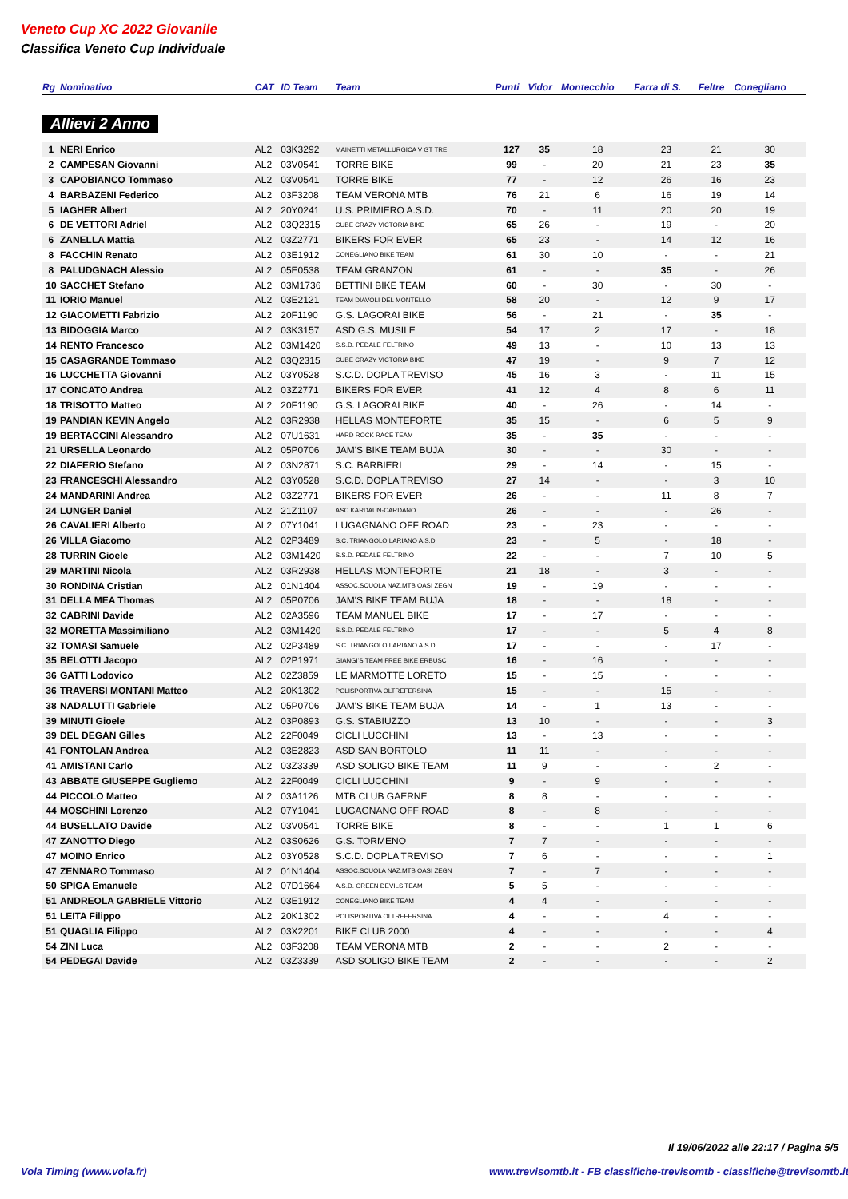Veneto Cup XC 2022 Giovanile
Classifica Veneto Cup Individuale
| Rg | Nominativo | CAT | ID Team | Team | Punti | Vidor | Montecchio | Farra di S. | Feltre | Conegliano |
| --- | --- | --- | --- | --- | --- | --- | --- | --- | --- | --- |
| Allievi 2 Anno | | | | | | | | | | |
| 1 | NERI Enrico | AL2 | 03K3292 | MAINETTI METALLURGICA V GT TRE | 127 | 35 | 18 | 23 | 21 | 30 |
| 2 | CAMPESAN Giovanni | AL2 | 03V0541 | TORRE BIKE | 99 | - | 20 | 21 | 23 | 35 |
| 3 | CAPOBIANCO Tommaso | AL2 | 03V0541 | TORRE BIKE | 77 | - | 12 | 26 | 16 | 23 |
| 4 | BARBAZENI Federico | AL2 | 03F3208 | TEAM VERONA MTB | 76 | 21 | 6 | 16 | 19 | 14 |
| 5 | IAGHER Albert | AL2 | 20Y0241 | U.S. PRIMIERO A.S.D. | 70 | - | 11 | 20 | 20 | 19 |
| 6 | DE VETTORI Adriel | AL2 | 03Q2315 | CUBE CRAZY VICTORIA BIKE | 65 | 26 | - | 19 | - | 20 |
| 6 | ZANELLA Mattia | AL2 | 03Z2771 | BIKERS FOR EVER | 65 | 23 | - | 14 | 12 | 16 |
| 8 | FACCHIN Renato | AL2 | 03E1912 | CONEGLIANO BIKE TEAM | 61 | 30 | 10 | - | - | 21 |
| 8 | PALUDGNACH Alessio | AL2 | 05E0538 | TEAM GRANZON | 61 | - | - | 35 | - | 26 |
| 10 | SACCHET Stefano | AL2 | 03M1736 | BETTINI BIKE TEAM | 60 | - | 30 | - | 30 | - |
| 11 | IORIO Manuel | AL2 | 03E2121 | TEAM DIAVOLI DEL MONTELLO | 58 | 20 | - | 12 | 9 | 17 |
| 12 | GIACOMETTI Fabrizio | AL2 | 20F1190 | G.S. LAGORAI BIKE | 56 | - | 21 | - | 35 | - |
| 13 | BIDOGGIA Marco | AL2 | 03K3157 | ASD G.S. MUSILE | 54 | 17 | 2 | 17 | - | 18 |
| 14 | RENTO Francesco | AL2 | 03M1420 | S.S.D. PEDALE FELTRINO | 49 | 13 | - | 10 | 13 | 13 |
| 15 | CASAGRANDE Tommaso | AL2 | 03Q2315 | CUBE CRAZY VICTORIA BIKE | 47 | 19 | - | 9 | 7 | 12 |
| 16 | LUCCHETTA Giovanni | AL2 | 03Y0528 | S.C.D. DOPLA TREVISO | 45 | 16 | 3 | - | 11 | 15 |
| 17 | CONCATO Andrea | AL2 | 03Z2771 | BIKERS FOR EVER | 41 | 12 | 4 | 8 | 6 | 11 |
| 18 | TRISOTTO Matteo | AL2 | 20F1190 | G.S. LAGORAI BIKE | 40 | - | 26 | - | 14 | - |
| 19 | PANDIAN KEVIN Angelo | AL2 | 03R2938 | HELLAS MONTEFORTE | 35 | 15 | - | 6 | 5 | 9 |
| 19 | BERTACCINI Alessandro | AL2 | 07U1631 | HARD ROCK RACE TEAM | 35 | - | 35 | - | - | - |
| 21 | URSELLA Leonardo | AL2 | 05P0706 | JAM'S BIKE TEAM BUJA | 30 | - | - | 30 | - | - |
| 22 | DIAFERIO Stefano | AL2 | 03N2871 | S.C. BARBIERI | 29 | - | 14 | - | 15 | - |
| 23 | FRANCESCHI Alessandro | AL2 | 03Y0528 | S.C.D. DOPLA TREVISO | 27 | 14 | - | - | 3 | 10 |
| 24 | MANDARINI Andrea | AL2 | 03Z2771 | BIKERS FOR EVER | 26 | - | - | 11 | 8 | 7 |
| 24 | LUNGER Daniel | AL2 | 21Z1107 | ASC KARDAUN-CARDANO | 26 | - | - | - | 26 | - |
| 26 | CAVALIERI Alberto | AL2 | 07Y1041 | LUGAGNANO OFF ROAD | 23 | - | 23 | - | - | - |
| 26 | VILLA Giacomo | AL2 | 02P3489 | S.C. TRIANGOLO LARIANO A.S.D. | 23 | - | 5 | - | 18 | - |
| 28 | TURRIN Gioele | AL2 | 03M1420 | S.S.D. PEDALE FELTRINO | 22 | - | - | 7 | 10 | 5 |
| 29 | MARTINI Nicola | AL2 | 03R2938 | HELLAS MONTEFORTE | 21 | 18 | - | 3 | - | - |
| 30 | RONDINA Cristian | AL2 | 01N1404 | ASSOC.SCUOLA NAZ.MTB OASI ZEGN | 19 | - | 19 | - | - | - |
| 31 | DELLA MEA Thomas | AL2 | 05P0706 | JAM'S BIKE TEAM BUJA | 18 | - | - | 18 | - | - |
| 32 | CABRINI Davide | AL2 | 02A3596 | TEAM MANUEL BIKE | 17 | - | 17 | - | - | - |
| 32 | MORETTA Massimiliano | AL2 | 03M1420 | S.S.D. PEDALE FELTRINO | 17 | - | - | 5 | 4 | 8 |
| 32 | TOMASI Samuele | AL2 | 02P3489 | S.C. TRIANGOLO LARIANO A.S.D. | 17 | - | - | - | 17 | - |
| 35 | BELOTTI Jacopo | AL2 | 02P1971 | GIANGI'S TEAM FREE BIKE ERBUSC | 16 | - | 16 | - | - | - |
| 36 | GATTI Lodovico | AL2 | 02Z3859 | LE MARMOTTE LORETO | 15 | - | 15 | - | - | - |
| 36 | TRAVERSI MONTANI Matteo | AL2 | 20K1302 | POLISPORTIVA OLTREFERSINA | 15 | - | - | 15 | - | - |
| 38 | NADALUTTI Gabriele | AL2 | 05P0706 | JAM'S BIKE TEAM BUJA | 14 | - | 1 | 13 | - | - |
| 39 | MINUTI Gioele | AL2 | 03P0893 | G.S. STABIUZZO | 13 | 10 | - | - | - | 3 |
| 39 | DEL DEGAN Gilles | AL2 | 22F0049 | CICLI LUCCHINI | 13 | - | 13 | - | - | - |
| 41 | FONTOLAN Andrea | AL2 | 03E2823 | ASD SAN BORTOLO | 11 | 11 | - | - | - | - |
| 41 | AMISTANI Carlo | AL2 | 03Z3339 | ASD SOLIGO BIKE TEAM | 11 | 9 | - | - | 2 | - |
| 43 | ABBATE GIUSEPPE Gugliemo | AL2 | 22F0049 | CICLI LUCCHINI | 9 | - | 9 | - | - | - |
| 44 | PICCOLO Matteo | AL2 | 03A1126 | MTB CLUB GAERNE | 8 | 8 | - | - | - | - |
| 44 | MOSCHINI Lorenzo | AL2 | 07Y1041 | LUGAGNANO OFF ROAD | 8 | - | 8 | - | - | - |
| 44 | BUSELLATO Davide | AL2 | 03V0541 | TORRE BIKE | 8 | - | - | 1 | 1 | 6 |
| 47 | ZANOTTO Diego | AL2 | 03S0626 | G.S. TORMENO | 7 | 7 | - | - | - | - |
| 47 | MOINO Enrico | AL2 | 03Y0528 | S.C.D. DOPLA TREVISO | 7 | 6 | - | - | - | 1 |
| 47 | ZENNARO Tommaso | AL2 | 01N1404 | ASSOC.SCUOLA NAZ.MTB OASI ZEGN | 7 | - | 7 | - | - | - |
| 50 | SPIGA Emanuele | AL2 | 07D1664 | A.S.D. GREEN DEVILS TEAM | 5 | 5 | - | - | - | - |
| 51 | ANDREOLA GABRIELE Vittorio | AL2 | 03E1912 | CONEGLIANO BIKE TEAM | 4 | 4 | - | - | - | - |
| 51 | LEITA Filippo | AL2 | 20K1302 | POLISPORTIVA OLTREFERSINA | 4 | - | - | 4 | - | - |
| 51 | QUAGLIA Filippo | AL2 | 03X2201 | BIKE CLUB 2000 | 4 | - | - | - | - | 4 |
| 54 | ZINI Luca | AL2 | 03F3208 | TEAM VERONA MTB | 2 | - | - | 2 | - | - |
| 54 | PEDEGAI Davide | AL2 | 03Z3339 | ASD SOLIGO BIKE TEAM | 2 | - | - | - | - | 2 |
Il 19/06/2022 alle 22:17 / Pagina 5/5
Vola Timing (www.vola.fr) www.trevisomtb.it - FB classifiche-trevisomtb - classifiche@trevisomtb.it